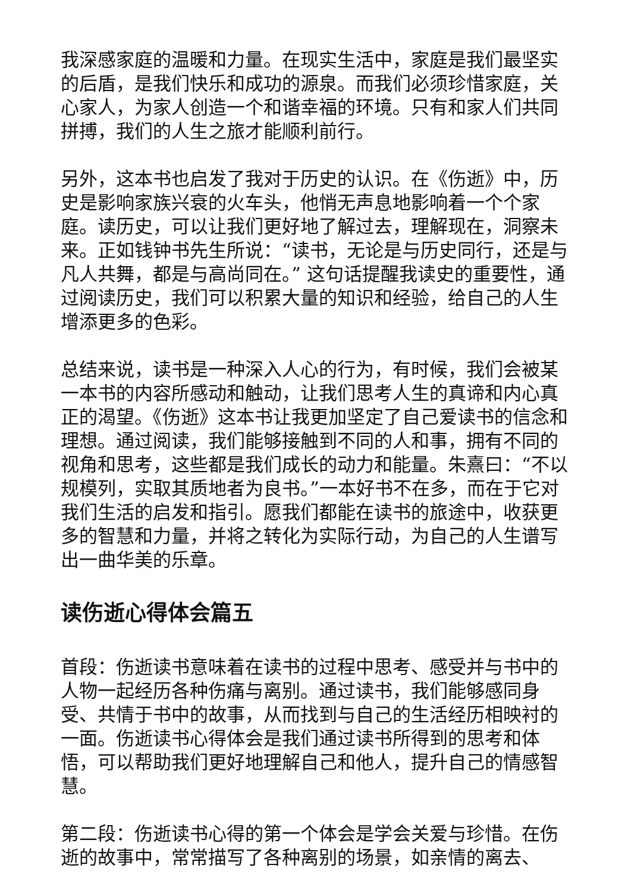我深感家庭的温暖和力量。在现实生活中，家庭是我们最坚实的后盾，是我们快乐和成功的源泉。而我们必须珍惜家庭，关心家人，为家人创造一个和谐幸福的环境。只有和家人们共同拼搏，我们的人生之旅才能顺利前行。
另外，这本书也启发了我对于历史的认识。在《伤逝》中，历史是影响家族兴衰的火车头，他悄无声息地影响着一个个家庭。读历史，可以让我们更好地了解过去，理解现在，洞察未来。正如钱钟书先生所说：“读书，无论是与历史同行，还是与凡人共舞，都是与高尚同在。” 这句话提醒我读史的重要性，通过阅读历史，我们可以积累大量的知识和经验，给自己的人生增添更多的色彩。
总结来说，读书是一种深入人心的行为，有时候，我们会被某一本书的内容所感动和触动，让我们思考人生的真谛和内心真正的渴望。《伤逝》这本书让我更加坚定了自己爱读书的信念和理想。通过阅读，我们能够接触到不同的人和事，拥有不同的视角和思考，这些都是我们成长的动力和能量。朱熹曰：“不以规模列，实取其质地者为良书。”一本好书不在多，而在于它对我们生活的启发和指引。愿我们都能在读书的旅途中，收获更多的智慧和力量，并将之转化为实际行动，为自己的人生谱写出一曲华美的乐章。
读伤逝心得体会篇五
首段：伤逝读书意味着在读书的过程中思考、感受并与书中的人物一起经历各种伤痛与离别。通过读书，我们能够感同身受、共情于书中的故事，从而找到与自己的生活经历相映衬的一面。伤逝读书心得体会是我们通过读书所得到的思考和体悟，可以帮助我们更好地理解自己和他人，提升自己的情感智慧。
第二段：伤逝读书心得的第一个体会是学会关爱与珍惜。在伤逝的故事中，常常描写了各种离别的场景，如亲情的离去、